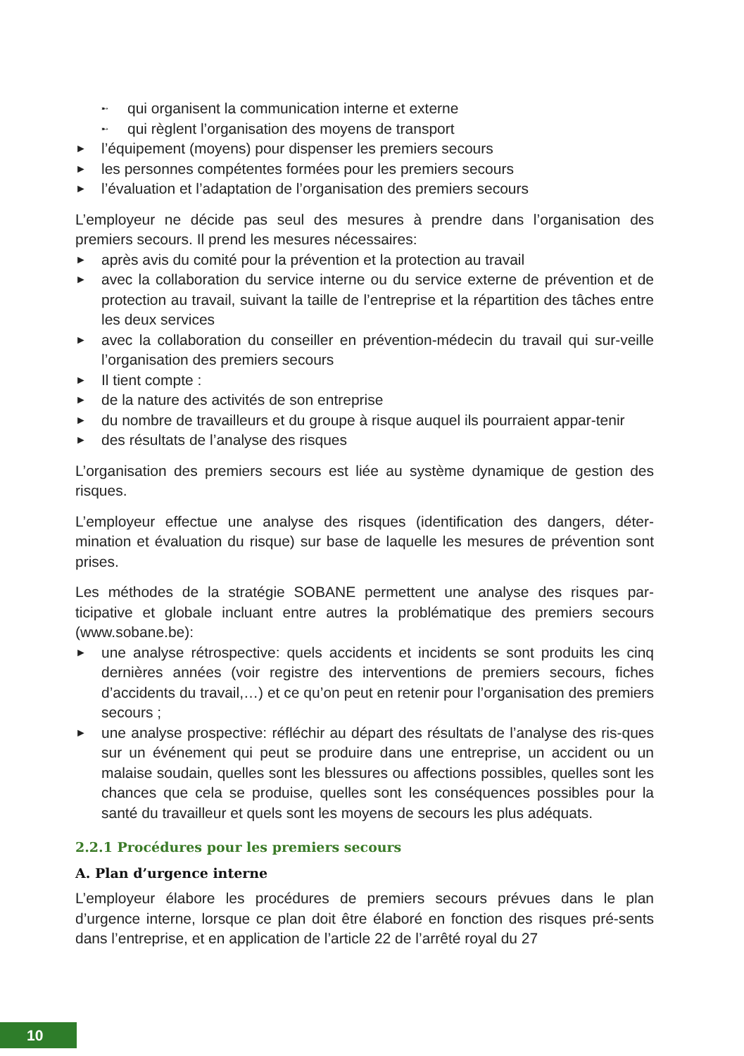➸ qui organisent la communication interne et externe
➸ qui règlent l’organisation des moyens de transport
► l’équipement (moyens) pour dispenser les premiers secours
► les personnes compétentes formées pour les premiers secours
► l’évaluation et l’adaptation de l’organisation des premiers secours
L’employeur ne décide pas seul des mesures à prendre dans l’organisation des premiers secours. Il prend les mesures nécessaires:
► après avis du comité pour la prévention et la protection au travail
► avec la collaboration du service interne ou du service externe de prévention et de protection au travail, suivant la taille de l’entreprise et la répartition des tâches entre les deux services
► avec la collaboration du conseiller en prévention-médecin du travail qui sur-veille l’organisation des premiers secours
► Il tient compte :
► de la nature des activités de son entreprise
► du nombre de travailleurs et du groupe à risque auquel ils pourraient appar-tenir
► des résultats de l’analyse des risques
L’organisation des premiers secours est liée au système dynamique de gestion des risques.
L’employeur effectue une analyse des risques (identification des dangers, déter-mination et évaluation du risque) sur base de laquelle les mesures de prévention sont prises.
Les méthodes de la stratégie SOBANE permettent une analyse des risques par-ticipative et globale incluant entre autres la problématique des premiers secours (www.sobane.be):
► une analyse rétrospective: quels accidents et incidents se sont produits les cinq dernières années (voir registre des interventions de premiers secours, fiches d’accidents du travail,…) et ce qu’on peut en retenir pour l’organisation des premiers secours ;
► une analyse prospective: réfléchir au départ des résultats de l’analyse des ris-ques sur un événement qui peut se produire dans une entreprise, un accident ou un malaise soudain, quelles sont les blessures ou affections possibles, quelles sont les chances que cela se produise, quelles sont les conséquences possibles pour la santé du travailleur et quels sont les moyens de secours les plus adéquats.
2.2.1 Procédures pour les premiers secours
A. Plan d’urgence interne
L’employeur élabore les procédures de premiers secours prévues dans le plan d’urgence interne, lorsque ce plan doit être élaboré en fonction des risques pré-sents dans l’entreprise, et en application de l’article 22 de l’arrêté royal du 27
10